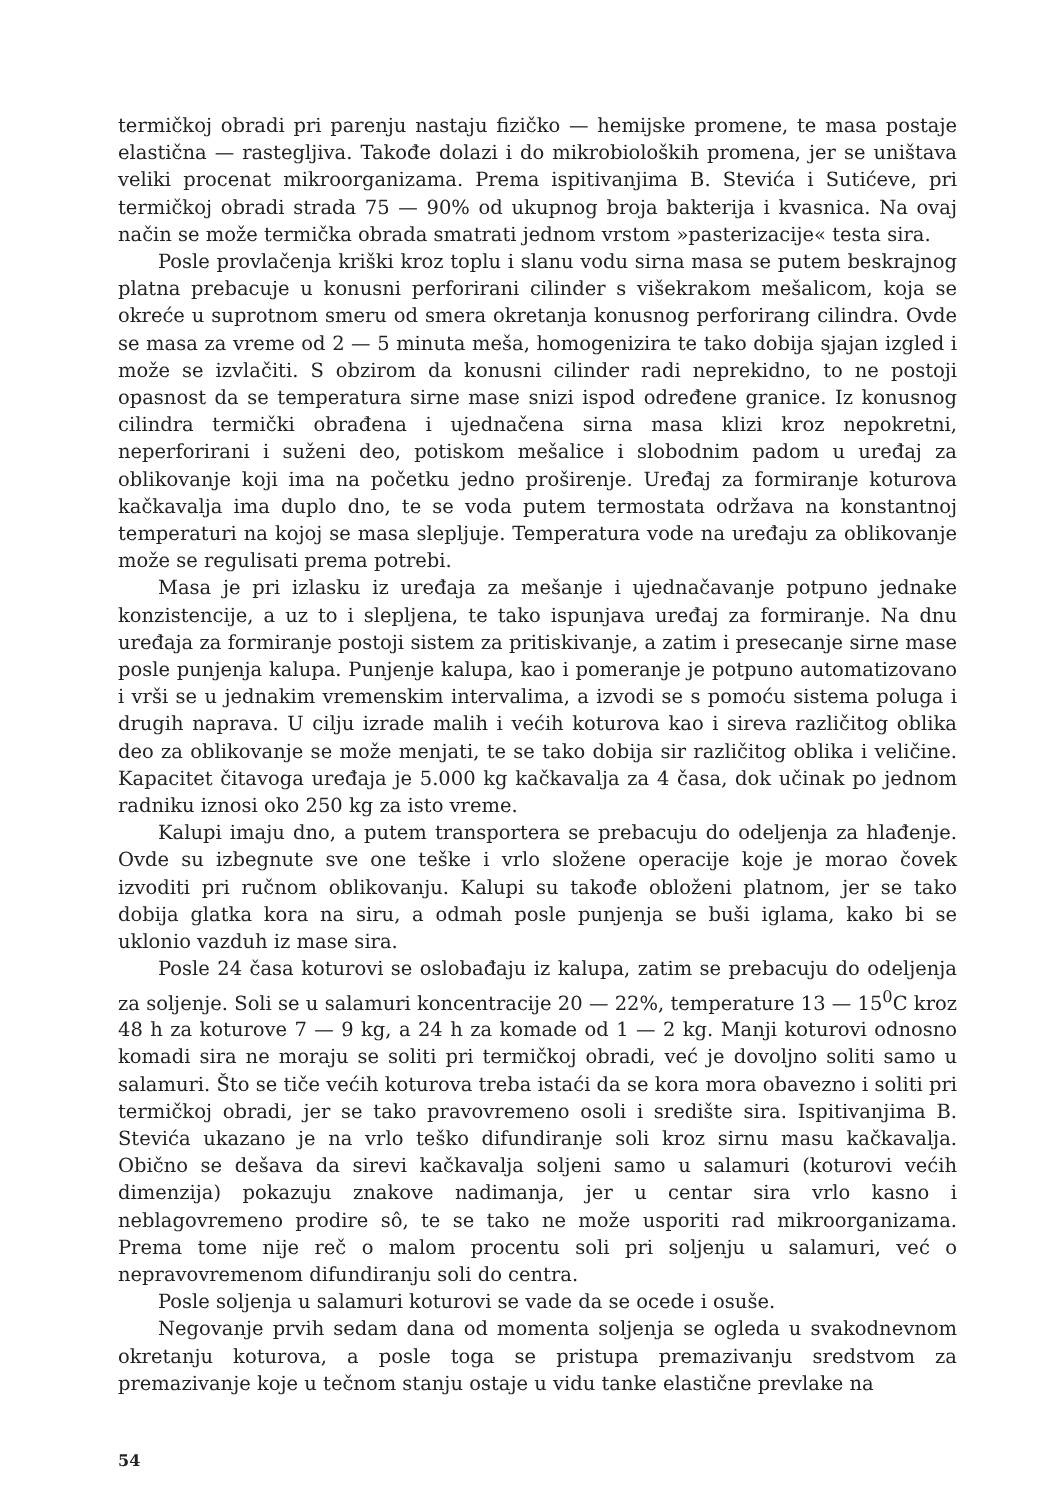termičkoj obradi pri parenju nastaju fizičko — hemijske promene, te masa postaje elastična — rastegljiva. Takođe dolazi i do mikrobioloških promena, jer se uništava veliki procenat mikroorganizama. Prema ispitivanjima B. Stevića i Sutićeve, pri termičkoj obradi strada 75 — 90% od ukupnog broja bakterija i kvasnica. Na ovaj način se može termička obrada smatrati jednom vrstom »pasterizacije« testa sira.
Posle provlačenja kriški kroz toplu i slanu vodu sirna masa se putem beskrajnog platna prebacuje u konusni perforirani cilinder s višekrakom mešalicom, koja se okreće u suprotnom smeru od smera okretanja konusnog perforirang cilindra. Ovde se masa za vreme od 2 — 5 minuta meša, homogenizira te tako dobija sjajan izgled i može se izvlačiti. S obzirom da konusni cilinder radi neprekidno, to ne postoji opasnost da se temperatura sirne mase snizi ispod određene granice. Iz konusnog cilindra termički obrađena i ujednačena sirna masa klizi kroz nepokretni, neperforirani i suženi deo, potiskom mešalice i slobodnim padom u uređaj za oblikovanje koji ima na početku jedno proširenje. Uređaj za formiranje koturova kačkavalja ima duplo dno, te se voda putem termostata održava na konstantnoj temperaturi na kojoj se masa slepljuje. Temperatura vode na uređaju za oblikovanje može se regulisati prema potrebi.
Masa je pri izlasku iz uređaja za mešanje i ujednačavanje potpuno jednake konzistencije, a uz to i slepljena, te tako ispunjava uređaj za formiranje. Na dnu uređaja za formiranje postoji sistem za pritiskivanje, a zatim i presecanje sirne mase posle punjenja kalupa. Punjenje kalupa, kao i pomeranje je potpuno automatizovano i vrši se u jednakim vremenskim intervalima, a izvodi se s pomoću sistema poluga i drugih naprava. U cilju izrade malih i većih koturova kao i sireva različitog oblika deo za oblikovanje se može menjati, te se tako dobija sir različitog oblika i veličine. Kapacitet čitavoga uređaja je 5.000 kg kačkavalja za 4 časa, dok učinak po jednom radniku iznosi oko 250 kg za isto vreme.
Kalupi imaju dno, a putem transportera se prebacuju do odeljenja za hlađenje. Ovde su izbegnute sve one teške i vrlo složene operacije koje je morao čovek izvoditi pri ručnom oblikovanju. Kalupi su takođe obloženi platnom, jer se tako dobija glatka kora na siru, a odmah posle punjenja se buši iglama, kako bi se uklonio vazduh iz mase sira.
Posle 24 časa koturovi se oslobađaju iz kalupa, zatim se prebacuju do odeljenja za soljenje. Soli se u salamuri koncentracije 20 — 22%, temperature 13 — 15<sup>0</sup>C kroz 48 h za koturove 7 — 9 kg, a 24 h za komade od 1 — 2 kg. Manji koturovi odnosno komadi sira ne moraju se soliti pri termičkoj obradi, već je dovoljno soliti samo u salamuri. Što se tiče većih koturova treba istaći da se kora mora obavezno i soliti pri termičkoj obradi, jer se tako pravovremeno osoli i središte sira. Ispitivanjima B. Stevića ukazano je na vrlo teško difundiranje soli kroz sirnu masu kačkavalja. Obično se dešava da sirevi kačkavalja soljeni samo u salamuri (koturovi većih dimenzija) pokazuju znakove nadimanja, jer u centar sira vrlo kasno i neblagovremeno prodire sô, te se tako ne može usporiti rad mikroorganizama. Prema tome nije reč o malom procentu soli pri soljenju u salamuri, već o nepravovremenom difundiranju soli do centra.
Posle soljenja u salamuri koturovi se vade da se ocede i osuše.
Negovanje prvih sedam dana od momenta soljenja se ogleda u svakodnevnom okretanju koturova, a posle toga se pristupa premazivanju sredstvom za premazivanje koje u tečnom stanju ostaje u vidu tanke elastične prevlake na
54